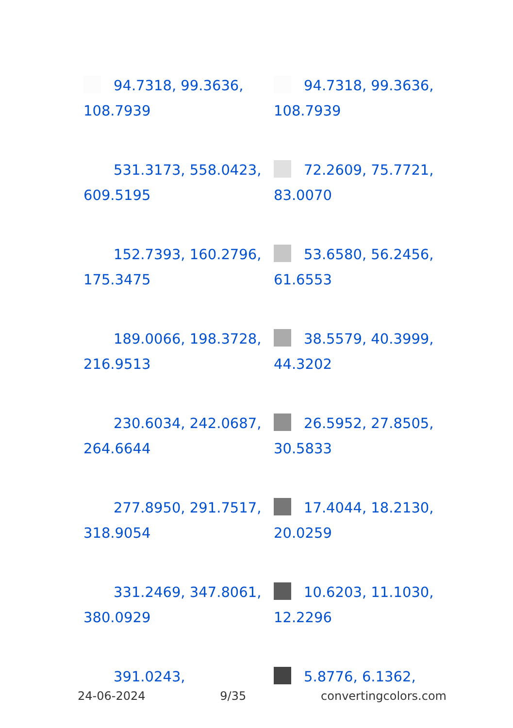94.7318, 99.3636, 108.7939
94.7318, 99.3636, 108.7939
531.3173, 558.0423, 609.5195
72.2609, 75.7721, 83.0070
152.7393, 160.2796, 175.3475
53.6580, 56.2456, 61.6553
189.0066, 198.3728, 216.9513
38.5579, 40.3999, 44.3202
230.6034, 242.0687, 264.6644
26.5952, 27.8505, 30.5833
277.8950, 291.7517, 318.9054
17.4044, 18.2130, 20.0259
331.2469, 347.8061, 380.0929
10.6203, 11.1030, 12.2296
391.0243,
5.8776, 6.1362,
24-06-2024 9/35 convertingcolors.com